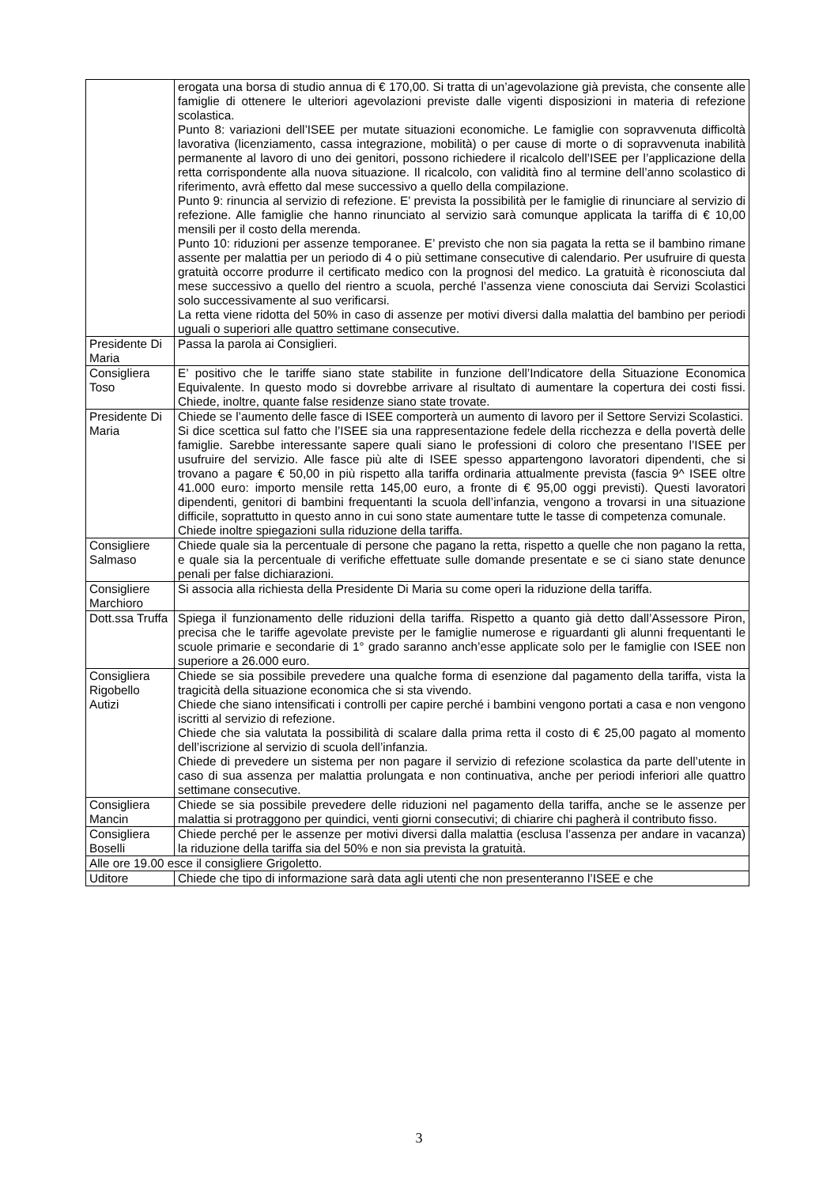| | erogata una borsa di studio annua di € 170,00. Si tratta di un’agevolazione già prevista, che consente alle famiglie di ottenere le ulteriori agevolazioni previste dalle vigenti disposizioni in materia di refezione scolastica. Punto 8: variazioni dell’ISEE per mutate situazioni economiche. Le famiglie con sopravvenuta difficoltà lavorativa (licenziamento, cassa integrazione, mobilità) o per cause di morte o di sopravvenuta inabilità permanente al lavoro di uno dei genitori, possono richiedere il ricalcolo dell’ISEE per l’applicazione della retta corrispondente alla nuova situazione. Il ricalcolo, con validità fino al termine dell’anno scolastico di riferimento, avrà effetto dal mese successivo a quello della compilazione. Punto 9: rinuncia al servizio di refezione. E’ prevista la possibilità per le famiglie di rinunciare al servizio di refezione. Alle famiglie che hanno rinunciato al servizio sarà comunque applicata la tariffa di € 10,00 mensili per il costo della merenda. Punto 10: riduzioni per assenze temporanee. E’ previsto che non sia pagata la retta se il bambino rimane assente per malattia per un periodo di 4 o più settimane consecutive di calendario. Per usufruire di questa gratuità occorre produrre il certificato medico con la prognosi del medico. La gratuità è riconosciuta dal mese successivo a quello del rientro a scuola, perché l’assenza viene conosciuta dai Servizi Scolastici solo successivamente al suo verificarsi. La retta viene ridotta del 50% in caso di assenze per motivi diversi dalla malattia del bambino per periodi uguali o superiori alle quattro settimane consecutive. |
| Presidente Di Maria | Passa la parola ai Consiglieri. |
| Consigliera Toso | E’ positivo che le tariffe siano state stabilite in funzione dell’Indicatore della Situazione Economica Equivalente. In questo modo si dovrebbe arrivare al risultato di aumentare la copertura dei costi fissi. Chiede, inoltre, quante false residenze siano state trovate. |
| Presidente Di Maria | Chiede se l’aumento delle fasce di ISEE comporterà un aumento di lavoro per il Settore Servizi Scolastici. Si dice scettica sul fatto che l’ISEE sia una rappresentazione fedele della ricchezza e della povertà delle famiglie. Sarebbe interessante sapere quali siano le professioni di coloro che presentano l’ISEE per usufruire del servizio. Alle fasce più alte di ISEE spesso appartengono lavoratori dipendenti, che si trovano a pagare € 50,00 in più rispetto alla tariffa ordinaria attualmente prevista (fascia 9^ ISEE oltre 41.000 euro: importo mensile retta 145,00 euro, a fronte di € 95,00 oggi previsti). Questi lavoratori dipendenti, genitori di bambini frequentanti la scuola dell’infanzia, vengono a trovarsi in una situazione difficile, soprattutto in questo anno in cui sono state aumentare tutte le tasse di competenza comunale. Chiede inoltre spiegazioni sulla riduzione della tariffa. |
| Consigliere Salmaso | Chiede quale sia la percentuale di persone che pagano la retta, rispetto a quelle che non pagano la retta, e quale sia la percentuale di verifiche effettuate sulle domande presentate e se ci siano state denunce penali per false dichiarazioni. |
| Consigliere Marchioro | Si associa alla richiesta della Presidente Di Maria su come operi la riduzione della tariffa. |
| Dott.ssa Truffa | Spiega il funzionamento delle riduzioni della tariffa. Rispetto a quanto già detto dall’Assessore Piron, precisa che le tariffe agevolate previste per le famiglie numerose e riguardanti gli alunni frequentanti le scuole primarie e secondarie di 1° grado saranno anch’esse applicate solo per le famiglie con ISEE non superiore a 26.000 euro. |
| Consigliera Rigobello Autizi | Chiede se sia possibile prevedere una qualche forma di esenzione dal pagamento della tariffa, vista la tragicità della situazione economica che si sta vivendo. Chiede che siano intensificati i controlli per capire perché i bambini vengono portati a casa e non vengono iscritti al servizio di refezione. Chiede che sia valutata la possibilità di scalare dalla prima retta il costo di € 25,00 pagato al momento dell’iscrizione al servizio di scuola dell’infanzia. Chiede di prevedere un sistema per non pagare il servizio di refezione scolastica da parte dell’utente in caso di sua assenza per malattia prolungata e non continuativa, anche per periodi inferiori alle quattro settimane consecutive. |
| Consigliera Mancin | Chiede se sia possibile prevedere delle riduzioni nel pagamento della tariffa, anche se le assenze per malattia si protraggono per quindici, venti giorni consecutivi; di chiarire chi pagherà il contributo fisso. |
| Consigliera Boselli | Chiede perché per le assenze per motivi diversi dalla malattia (esclusa l’assenza per andare in vacanza) la riduzione della tariffa sia del 50% e non sia prevista la gratuità. |
| Alle ore 19.00 esce il consigliere Grigoletto. | |
| Uditore | Chiede che tipo di informazione sarà data agli utenti che non presenteranno l’ISEE e che |
3